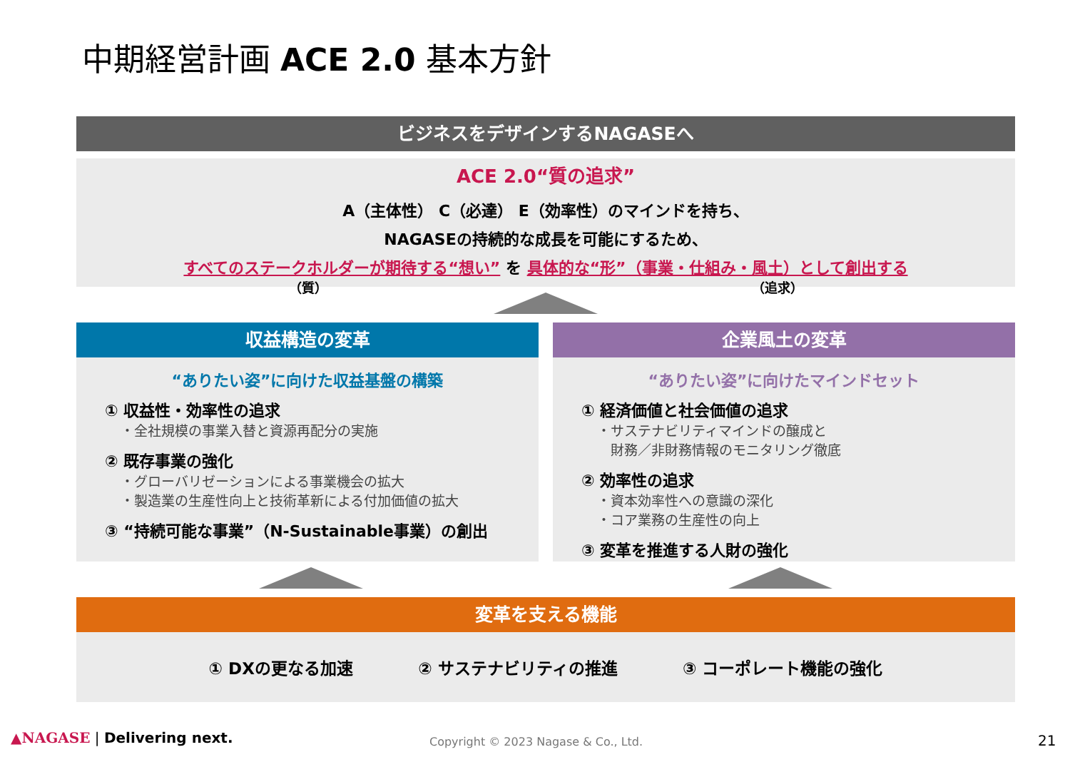中期経営計画 ACE 2.0 基本方針
ビジネスをデザインするNAGASEへ
ACE 2.0“質の追求”
A（主体性） C（必達） E（効率性）のマインドを持ち、
NAGASEの持続的な成長を可能にするため、
すべてのステークホルダーが期待する“想い” を 具体的な“形”（事業・仕組み・風土）として創出する
（質） （追求）
収益構造の変革
“ありたい姿”に向けた収益基盤の構築
① 収益性・効率性の追求
・全社規模の事業入替と資源再配分の実施
② 既存事業の強化
・グローバリゼーションによる事業機会の拡大
・製造業の生産性向上と技術革新による付加価値の拡大
③ “持続可能な事業”（N-Sustainable事業）の創出
企業風土の変革
“ありたい姿”に向けたマインドセット
① 経済価値と社会価値の追求
・サステナビリティマインドの醸成と
　財務／非財務情報のモニタリング徹底
② 効率性の追求
・資本効率性への意識の深化
・コア業務の生産性の向上
③ 変革を推進する人財の強化
変革を支える機能
① DXの更なる加速 ② サステナビリティの推進 ③ コーポレート機能の強化
▲NAGASE | Delivering next.
Copyright © 2023 Nagase & Co., Ltd.
21